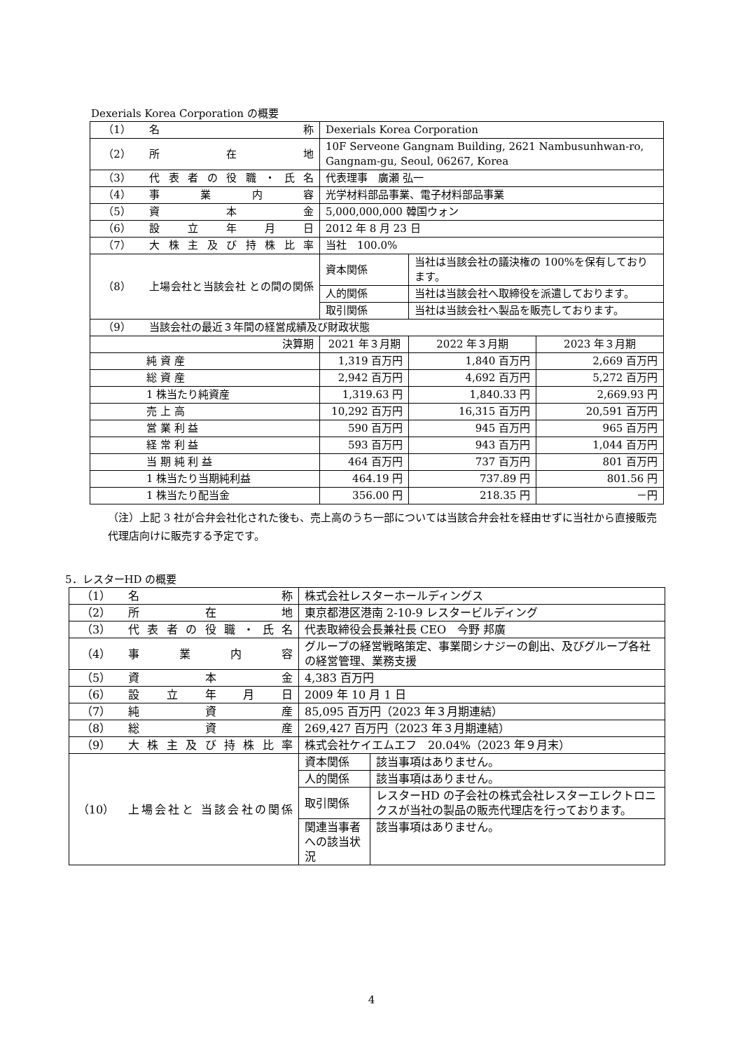Dexerials Korea Corporation の概要
| （1） | 名 称 | Dexerials Korea Corporation | | |
| （2） | 所 在 地 | 10F Serveone Gangnam Building, 2621 Nambusunhwan-ro, Gangnam-gu, Seoul, 06267, Korea | | |
| （3） | 代表者の役職・氏名 | 代表理事 廣瀬 弘一 | | |
| （4） | 事 業 内 容 | 光学材料部品事業、電子材料部品事業 | | |
| （5） | 資 本 金 | 5,000,000,000 韓国ウォン | | |
| （6） | 設 立 年 月 日 | 2012 年 8 月 23 日 | | |
| （7） | 大株主及び持株比率 | 当社 100.0% | | |
| （8） | 上場会社と当該会社 との間の関係 | 資本関係 | 当社は当該会社の議決権の 100%を保有しております。 | |
| | | 人的関係 | 当社は当該会社へ取締役を派遣しております。 | |
| | | 取引関係 | 当社は当該会社へ製品を販売しております。 | |
| （9） | 当該会社の最近３年間の経営成績及び財政状態 | | | |
| 決算期 | | 2021 年３月期 | 2022 年３月期 | 2023 年３月期 |
| 純 資 産 | | 1,319 百万円 | 1,840 百万円 | 2,669 百万円 |
| 総 資 産 | | 2,942 百万円 | 4,692 百万円 | 5,272 百万円 |
| 1 株当たり純資産 | | 1,319.63 円 | 1,840.33 円 | 2,669.93 円 |
| 売 上 高 | | 10,292 百万円 | 16,315 百万円 | 20,591 百万円 |
| 営 業 利 益 | | 590 百万円 | 945 百万円 | 965 百万円 |
| 経 常 利 益 | | 593 百万円 | 943 百万円 | 1,044 百万円 |
| 当 期 純 利 益 | | 464 百万円 | 737 百万円 | 801 百万円 |
| 1 株当たり当期純利益 | | 464.19 円 | 737.89 円 | 801.56 円 |
| 1 株当たり配当金 | | 356.00 円 | 218.35 円 | －円 |
（注）上記 3 社が合弁会社化された後も、売上高のうち一部については当該合弁会社を経由せずに当社から直接販売代理店向けに販売する予定です。
5．レスターHD の概要
| （1） | 名 称 | 株式会社レスターホールディングス | |
| （2） | 所 在 地 | 東京都港区港南 2-10-9 レスタービルディング | |
| （3） | 代表者の役職・氏名 | 代表取締役会長兼社長 CEO 今野 邦廣 | |
| （4） | 事 業 内 容 | グループの経営戦略策定、事業間シナジーの創出、及びグループ各社の経営管理、業務支援 | |
| （5） | 資 本 金 | 4,383 百万円 | |
| （6） | 設 立 年 月 日 | 2009 年 10 月 1 日 | |
| （7） | 純 資 産 | 85,095 百万円（2023 年３月期連結） | |
| （8） | 総 資 産 | 269,427 百万円（2023 年３月期連結） | |
| （9） | 大株主及び持株比率 | 株式会社ケイエムエフ 20.04%（2023 年９月末） | |
| （10） | 上場会社と 当該会社の関係 | 資本関係 | 該当事項はありません。 |
| | | 人的関係 | 該当事項はありません。 |
| | | 取引関係 | レスターHD の子会社の株式会社レスターエレクトロニクスが当社の製品の販売代理店を行っております。 |
| | | 関連当事者への該当状況 | 該当事項はありません。 |
4